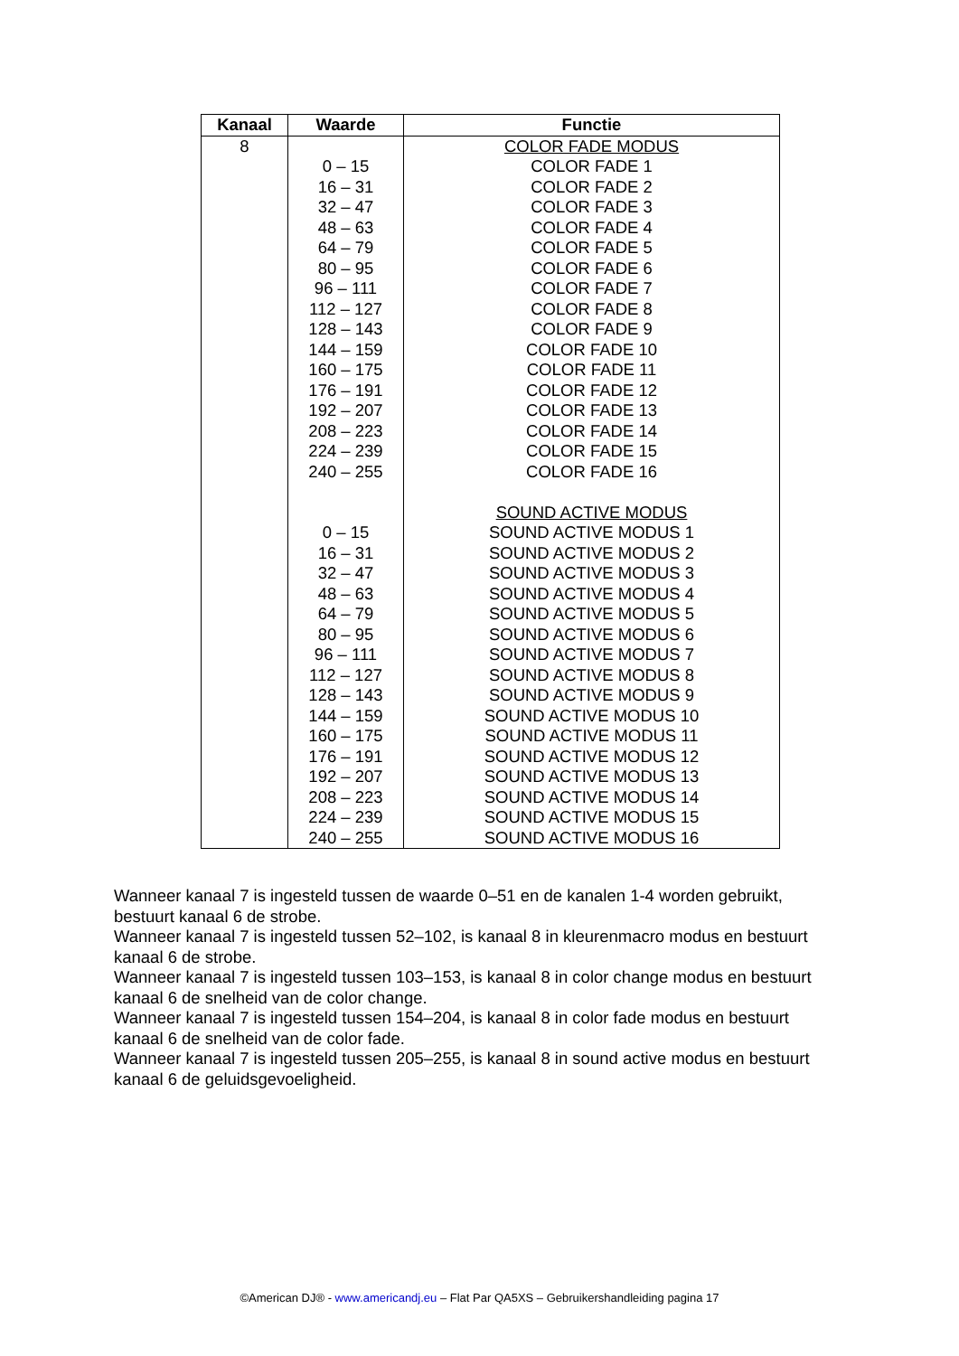| Kanaal | Waarde | Functie |
| --- | --- | --- |
| 8 | | COLOR FADE MODUS |
| | 0 – 15 | COLOR FADE 1 |
| | 16 – 31 | COLOR FADE 2 |
| | 32 – 47 | COLOR FADE 3 |
| | 48 – 63 | COLOR FADE 4 |
| | 64 – 79 | COLOR FADE 5 |
| | 80 – 95 | COLOR FADE 6 |
| | 96 – 111 | COLOR FADE 7 |
| | 112 – 127 | COLOR FADE 8 |
| | 128 – 143 | COLOR FADE 9 |
| | 144 – 159 | COLOR FADE 10 |
| | 160 – 175 | COLOR FADE 11 |
| | 176 – 191 | COLOR FADE 12 |
| | 192 – 207 | COLOR FADE 13 |
| | 208 – 223 | COLOR FADE 14 |
| | 224 – 239 | COLOR FADE 15 |
| | 240 – 255 | COLOR FADE 16 |
| | | SOUND ACTIVE MODUS |
| | 0 – 15 | SOUND ACTIVE MODUS 1 |
| | 16 – 31 | SOUND ACTIVE MODUS 2 |
| | 32 – 47 | SOUND ACTIVE MODUS 3 |
| | 48 – 63 | SOUND ACTIVE MODUS 4 |
| | 64 – 79 | SOUND ACTIVE MODUS 5 |
| | 80 – 95 | SOUND ACTIVE MODUS 6 |
| | 96 – 111 | SOUND ACTIVE MODUS 7 |
| | 112 – 127 | SOUND ACTIVE MODUS 8 |
| | 128 – 143 | SOUND ACTIVE MODUS 9 |
| | 144 – 159 | SOUND ACTIVE MODUS 10 |
| | 160 – 175 | SOUND ACTIVE MODUS 11 |
| | 176 – 191 | SOUND ACTIVE MODUS 12 |
| | 192 – 207 | SOUND ACTIVE MODUS 13 |
| | 208 – 223 | SOUND ACTIVE MODUS 14 |
| | 224 – 239 | SOUND ACTIVE MODUS 15 |
| | 240 – 255 | SOUND ACTIVE MODUS 16 |
Wanneer kanaal 7 is ingesteld tussen de waarde 0–51 en de kanalen 1-4 worden gebruikt, bestuurt kanaal 6 de strobe.
Wanneer kanaal 7 is ingesteld tussen 52–102, is kanaal 8 in kleurenmacro modus en bestuurt kanaal 6 de strobe.
Wanneer kanaal 7 is ingesteld tussen 103–153, is kanaal 8 in color change modus en bestuurt kanaal 6 de snelheid van de color change.
Wanneer kanaal 7 is ingesteld tussen 154–204, is kanaal 8 in color fade modus en bestuurt kanaal 6 de snelheid van de color fade.
Wanneer kanaal 7 is ingesteld tussen 205–255, is kanaal 8 in sound active modus en bestuurt kanaal 6 de geluidsgevoeligheid.
©American DJ® - www.americandj.eu – Flat Par QA5XS – Gebruikershandleiding pagina 17